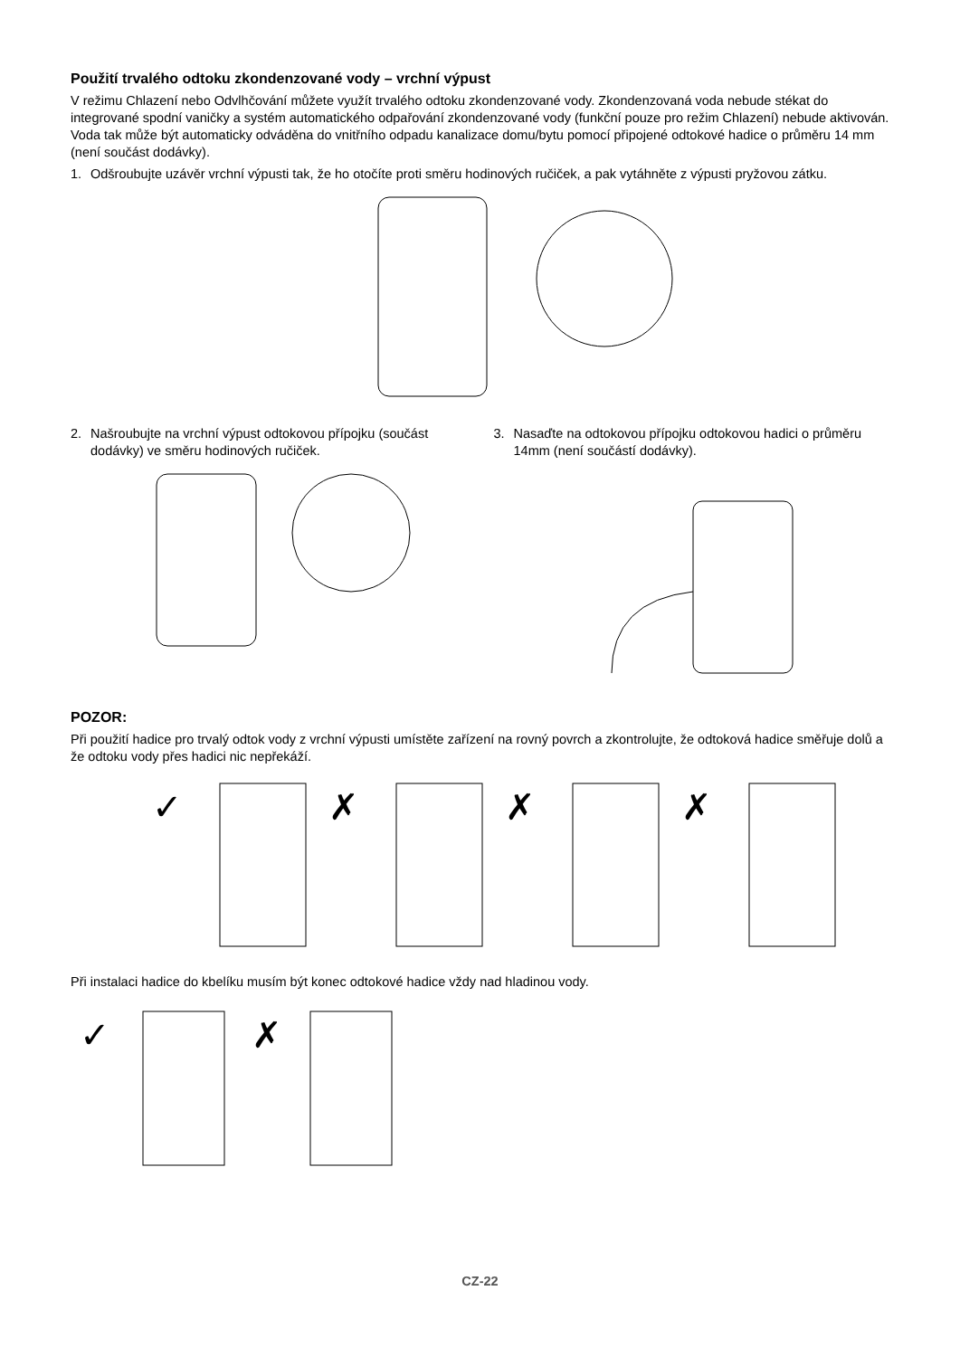Použití trvalého odtoku zkondenzované vody – vrchní výpust
V režimu Chlazení nebo Odvlhčování můžete využít trvalého odtoku zkondenzované vody. Zkondenzovaná voda nebude stékat do integrované spodní vaničky a systém automatického odpařování zkondenzované vody (funkční pouze pro režim Chlazení) nebude aktivován. Voda tak může být automaticky odváděna do vnitřního odpadu kanalizace domu/bytu pomocí připojené odtokové hadice o průměru 14 mm (není součást dodávky).
1. Odšroubujte uzávěr vrchní výpusti tak, že ho otočíte proti směru hodinových ručiček, a pak vytáhněte z výpusti pryžovou zátku.
2. Našroubujte na vrchní výpust odtokovou přípojku (součást dodávky) ve směru hodinových ručiček.
3. Nasaďte na odtokovou přípojku odtokovou hadici o průměru 14mm (není součástí dodávky).
POZOR:
Při použití hadice pro trvalý odtok vody z vrchní výpusti umístěte zařízení na rovný povrch a zkontrolujte, že odtoková hadice směřuje dolů a že odtoku vody přes hadici nic nepřekáží.
✓
✗
✗
✗
Při instalaci hadice do kbelíku musím být konec odtokové hadice vždy nad hladinou vody.
✓
✗
CZ-22